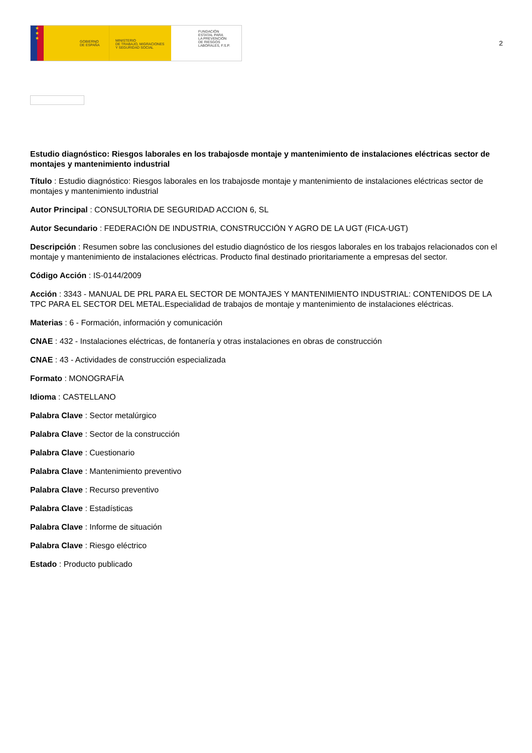★
★
★
GOBIERNO
DE ESPAÑA
MINISTERIO
DE TRABAJO, MIGRACIONES
Y SEGURIDAD SOCIAL
FUNDACIÓN
ESTATAL PARA
LA PREVENCIÓN
DE RIESGOS
LABORALES, F.S.P.
2
Estudio diagnóstico: Riesgos laborales en los trabajosde montaje y mantenimiento de instalaciones eléctricas sector de montajes y mantenimiento industrial
Título : Estudio diagnóstico: Riesgos laborales en los trabajosde montaje y mantenimiento de instalaciones eléctricas sector de montajes y mantenimiento industrial
Autor Principal : CONSULTORIA DE SEGURIDAD ACCION 6, SL
Autor Secundario : FEDERACIÓN DE INDUSTRIA, CONSTRUCCIÓN Y AGRO DE LA UGT (FICA-UGT)
Descripción : Resumen sobre las conclusiones del estudio diagnóstico de los riesgos laborales en los trabajos relacionados con el montaje y mantenimiento de instalaciones eléctricas. Producto final destinado prioritariamente a empresas del sector.
Código Acción : IS-0144/2009
Acción : 3343 - MANUAL DE PRL PARA EL SECTOR DE MONTAJES Y MANTENIMIENTO INDUSTRIAL: CONTENIDOS DE LA TPC PARA EL SECTOR DEL METAL.Especialidad de trabajos de montaje y mantenimiento de instalaciones eléctricas.
Materias : 6 - Formación, información y comunicación
CNAE : 432 - Instalaciones eléctricas, de fontanería y otras instalaciones en obras de construcción
CNAE : 43 - Actividades de construcción especializada
Formato : MONOGRAFÍA
Idioma : CASTELLANO
Palabra Clave : Sector metalúrgico
Palabra Clave : Sector de la construcción
Palabra Clave : Cuestionario
Palabra Clave : Mantenimiento preventivo
Palabra Clave : Recurso preventivo
Palabra Clave : Estadísticas
Palabra Clave : Informe de situación
Palabra Clave : Riesgo eléctrico
Estado : Producto publicado